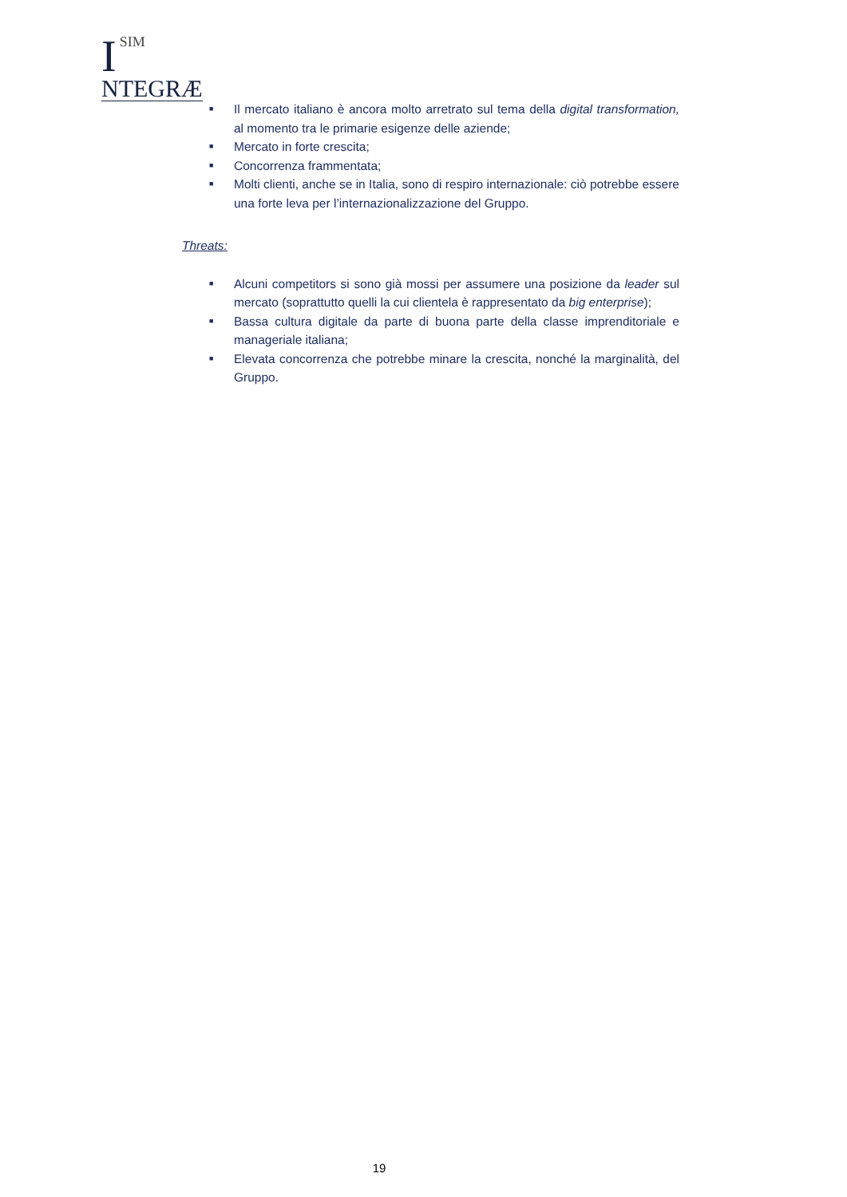I
SIM
NTEGRÆ
■ Il mercato italiano è ancora molto arretrato sul tema della digital transformation, al momento tra le primarie esigenze delle aziende;
■ Mercato in forte crescita;
■ Concorrenza frammentata;
■ Molti clienti, anche se in Italia, sono di respiro internazionale: ciò potrebbe essere una forte leva per l’internazionalizzazione del Gruppo.
Threats:
■ Alcuni competitors si sono già mossi per assumere una posizione da leader sul mercato (soprattutto quelli la cui clientela è rappresentato da big enterprise);
■ Bassa cultura digitale da parte di buona parte della classe imprenditoriale e manageriale italiana;
■ Elevata concorrenza che potrebbe minare la crescita, nonché la marginalità, del Gruppo.
19